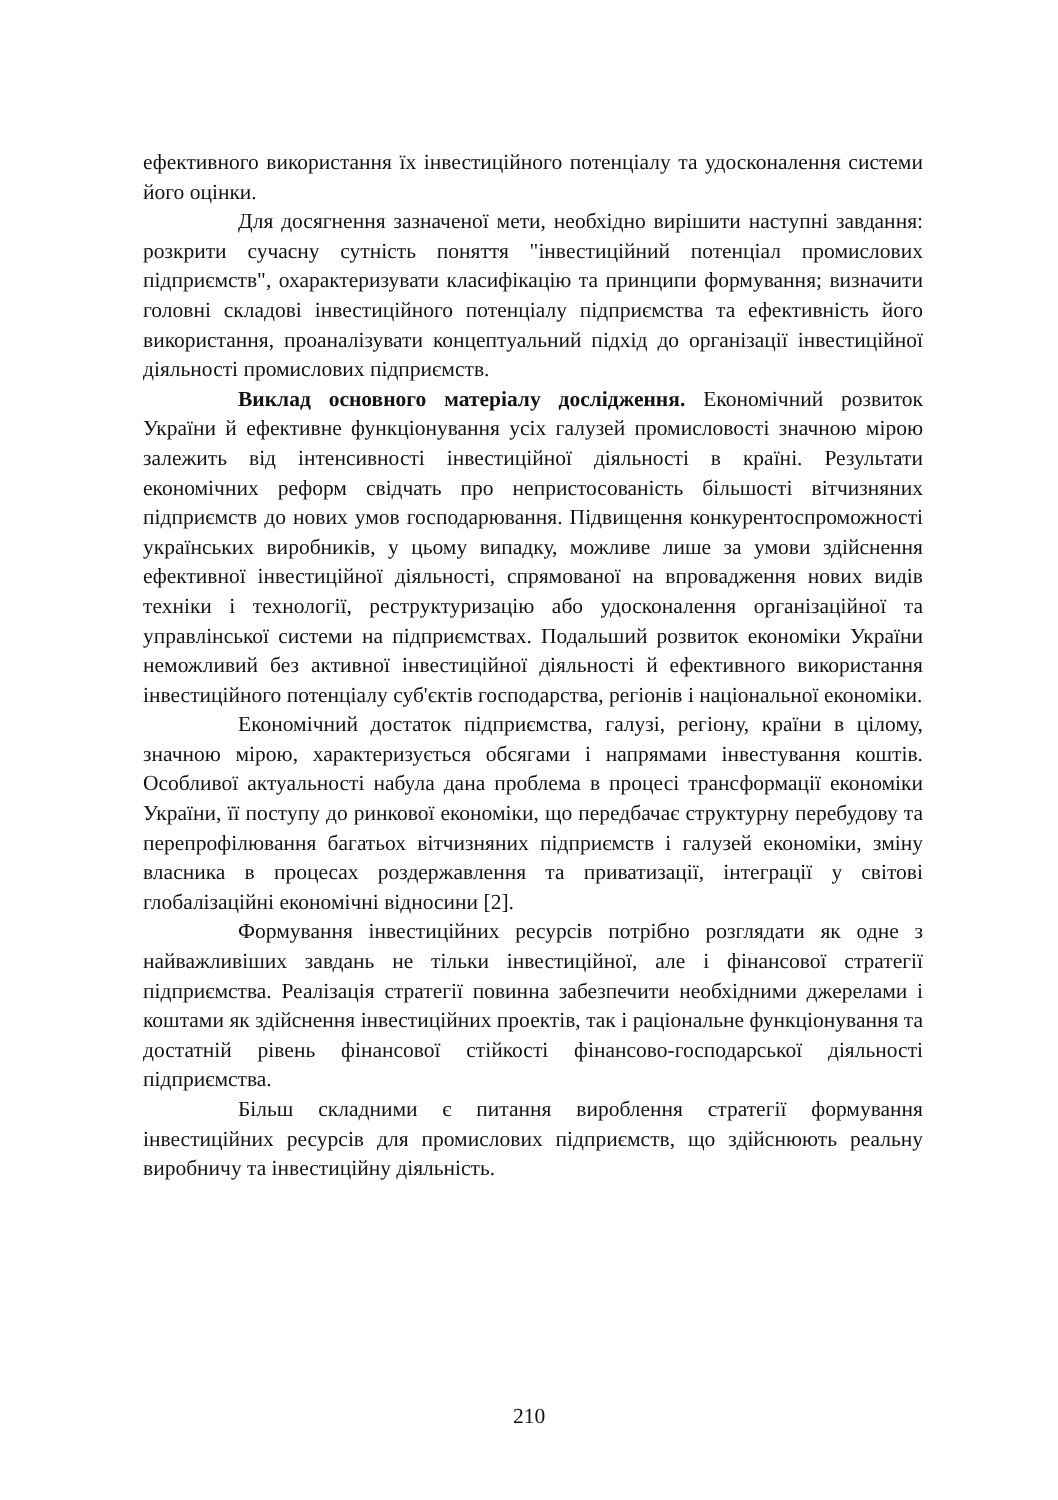ефективного використання їх інвестиційного потенціалу та удосконалення системи його оцінки.
Для досягнення зазначеної мети, необхідно вирішити наступні завдання: розкрити сучасну сутність поняття "інвестиційний потенціал промислових підприємств", охарактеризувати класифікацію та принципи формування; визначити головні складові інвестиційного потенціалу підприємства та ефективність його використання, проаналізувати концептуальний підхід до організації інвестиційної діяльності промислових підприємств.
Виклад основного матеріалу дослідження. Економічний розвиток України й ефективне функціонування усіх галузей промисловості значною мірою залежить від інтенсивності інвестиційної діяльності в країні. Результати економічних реформ свідчать про непристосованість більшості вітчизняних підприємств до нових умов господарювання. Підвищення конкурентоспроможності українських виробників, у цьому випадку, можливе лише за умови здійснення ефективної інвестиційної діяльності, спрямованої на впровадження нових видів техніки і технології, реструктуризацію або удосконалення організаційної та управлінської системи на підприємствах. Подальший розвиток економіки України неможливий без активної інвестиційної діяльності й ефективного використання інвестиційного потенціалу суб'єктів господарства, регіонів і національної економіки.
Економічний достаток підприємства, галузі, регіону, країни в цілому, значною мірою, характеризується обсягами і напрямами інвестування коштів. Особливої актуальності набула дана проблема в процесі трансформації економіки України, її поступу до ринкової економіки, що передбачає структурну перебудову та перепрофілювання багатьох вітчизняних підприємств і галузей економіки, зміну власника в процесах роздержавлення та приватизації, інтеграції у світові глобалізаційні економічні відносини [2].
Формування інвестиційних ресурсів потрібно розглядати як одне з найважливіших завдань не тільки інвестиційної, але і фінансової стратегії підприємства. Реалізація стратегії повинна забезпечити необхідними джерелами і коштами як здійснення інвестиційних проектів, так і раціональне функціонування та достатній рівень фінансової стійкості фінансово-господарської діяльності підприємства.
Більш складними є питання вироблення стратегії формування інвестиційних ресурсів для промислових підприємств, що здійснюють реальну виробничу та інвестиційну діяльність.
210